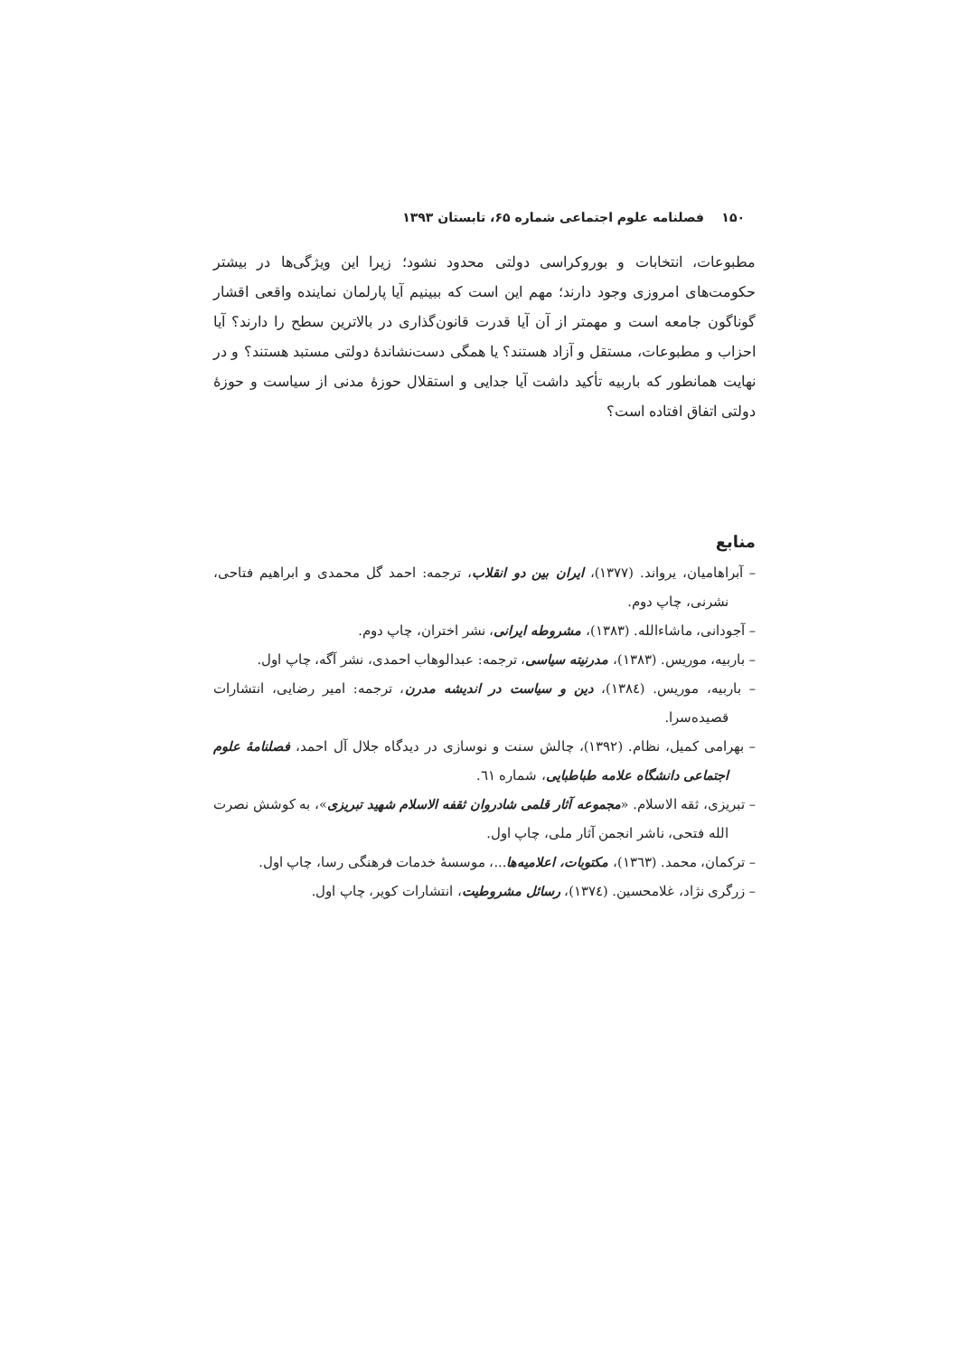۱۵۰ فصلنامه علوم اجتماعی شماره ۶۵، تابستان ۱۳۹۳
مطبوعات، انتخابات و بوروکراسی دولتی محدود نشود؛ زیرا این ویژگی‌ها در بیشتر حکومت‌های امروزی وجود دارند؛ مهم این است که ببینیم آیا پارلمان نماینده واقعی اقشار گوناگون جامعه است و مهمتر از آن آیا قدرت قانون‌گذاری در بالاترین سطح را دارند؟ آیا احزاب و مطبوعات، مستقل و آزاد هستند؟ یا همگی دست‌نشاندهٔ دولتی مستبد هستند؟ و در نهایت همانطور که باربیه تأکید داشت آیا جدایی و استقلال حوزهٔ مدنی از سیاست و حوزهٔ دولتی اتفاق افتاده است؟
منابع
– آبراهامیان، یرواند. (١٣٧٧)، ایران بین دو انقلاب، ترجمه: احمد گل محمدی و ابراهیم فتاحی، نشرنی، چاپ دوم.
– آجودانی، ماشاءالله. (١٣٨٣)، مشروطه ایرانی، نشر اختران، چاپ دوم.
– باربیه، موریس. (١٣٨٣)، مدرنیته سیاسی، ترجمه: عبدالوهاب احمدی، نشر آگه، چاپ اول.
– باربیه، موریس. (١٣٨٤)، دین و سیاست در اندیشه مدرن، ترجمه: امیر رضایی، انتشارات قصیده‌سرا.
– بهرامی کمیل، نظام. (١٣٩٢)، چالش سنت و نوسازی در دیدگاه جلال آل احمد، فصلنامهٔ علوم اجتماعی دانشگاه علامه طباطبایی، شماره ٦١.
– تبریزی، ثقه الاسلام. «مجموعه آثار قلمی شادروان ثقفه الاسلام شهید تبریزی»، به کوشش نصرت الله فتحی، ناشر انجمن آثار ملی، چاپ اول.
– ترکمان، محمد. (١٣٦٣)، مکتوبات، اعلامیه‌ها...، موسسهٔ خدمات فرهنگی رسا، چاپ اول.
– زرگری نژاد، غلامحسین. (١٣٧٤)، رسائل مشروطیت، انتشارات کویر، چاپ اول.